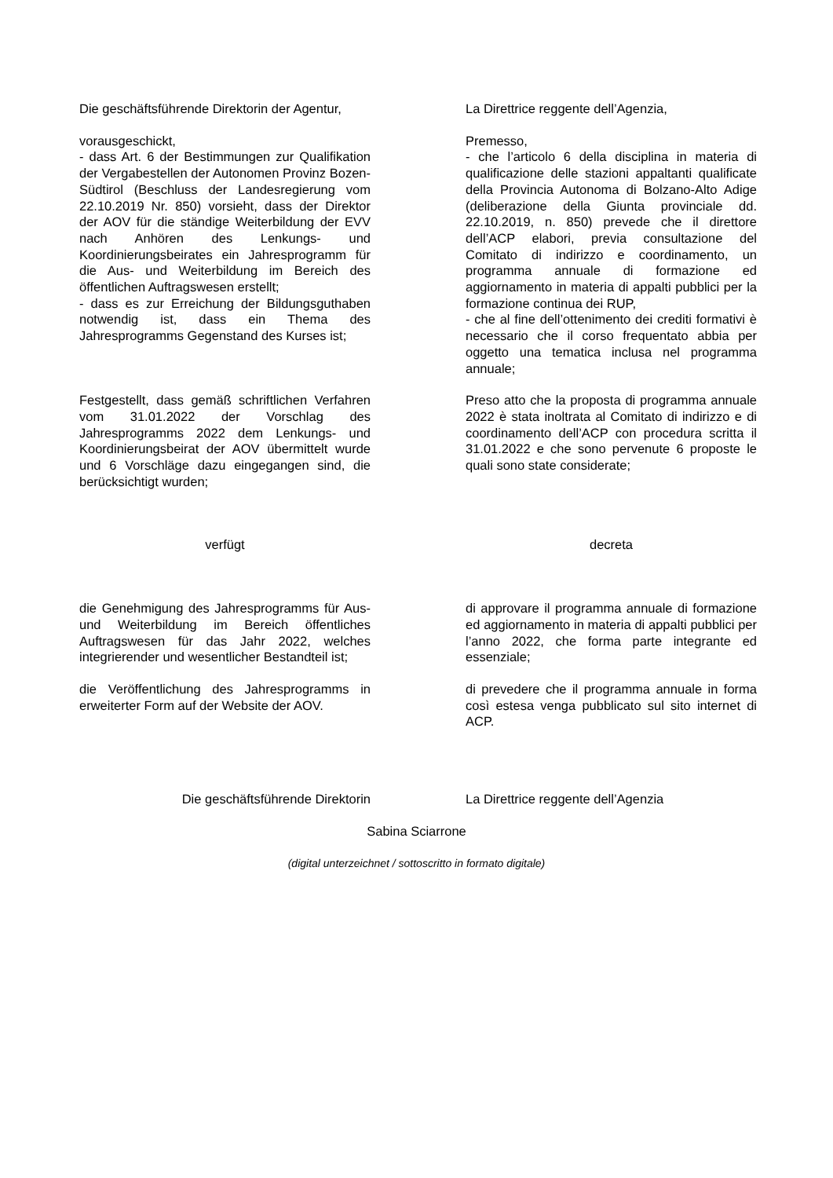Die geschäftsführende Direktorin der Agentur,
La Direttrice reggente dell’Agenzia,
vorausgeschickt,
- dass Art. 6 der Bestimmungen zur Qualifikation der Vergabestellen der Autonomen Provinz Bozen-Südtirol (Beschluss der Landesregierung vom 22.10.2019 Nr. 850) vorsieht, dass der Direktor der AOV für die ständige Weiterbildung der EVV nach Anhören des Lenkungs- und Koordinierungsbeirates ein Jahresprogramm für die Aus- und Weiterbildung im Bereich des öffentlichen Auftragswesen erstellt;
- dass es zur Erreichung der Bildungsguthaben notwendig ist, dass ein Thema des Jahresprogramms Gegenstand des Kurses ist;
Premesso,
- che l’articolo 6 della disciplina in materia di qualificazione delle stazioni appaltanti qualificate della Provincia Autonoma di Bolzano-Alto Adige (deliberazione della Giunta provinciale dd. 22.10.2019, n. 850) prevede che il direttore dell’ACP elabori, previa consultazione del Comitato di indirizzo e coordinamento, un programma annuale di formazione ed aggiornamento in materia di appalti pubblici per la formazione continua dei RUP,
- che al fine dell’ottenimento dei crediti formativi è necessario che il corso frequentato abbia per oggetto una tematica inclusa nel programma annuale;
Festgestellt, dass gemäß schriftlichen Verfahren vom 31.01.2022 der Vorschlag des Jahresprogramms 2022 dem Lenkungs- und Koordinierungsbeirat der AOV übermittelt wurde und 6 Vorschläge dazu eingegangen sind, die berücksichtigt wurden;
Preso atto che la proposta di programma annuale 2022 è stata inoltrata al Comitato di indirizzo e di coordinamento dell’ACP con procedura scritta il 31.01.2022 e che sono pervenute 6 proposte le quali sono state considerate;
verfügt decreta
die Genehmigung des Jahresprogramms für Aus- und Weiterbildung im Bereich öffentliches Auftragswesen für das Jahr 2022, welches integrierender und wesentlicher Bestandteil ist;
di approvare il programma annuale di formazione ed aggiornamento in materia di appalti pubblici per l’anno 2022, che forma parte integrante ed essenziale;
die Veröffentlichung des Jahresprogramms in erweiterter Form auf der Website der AOV.
di prevedere che il programma annuale in forma così estesa venga pubblicato sul sito internet di ACP.
Die geschäftsführende Direktorin La Direttrice reggente dell’Agenzia
Sabina Sciarrone
(digital unterzeichnet / sottoscritto in formato digitale)